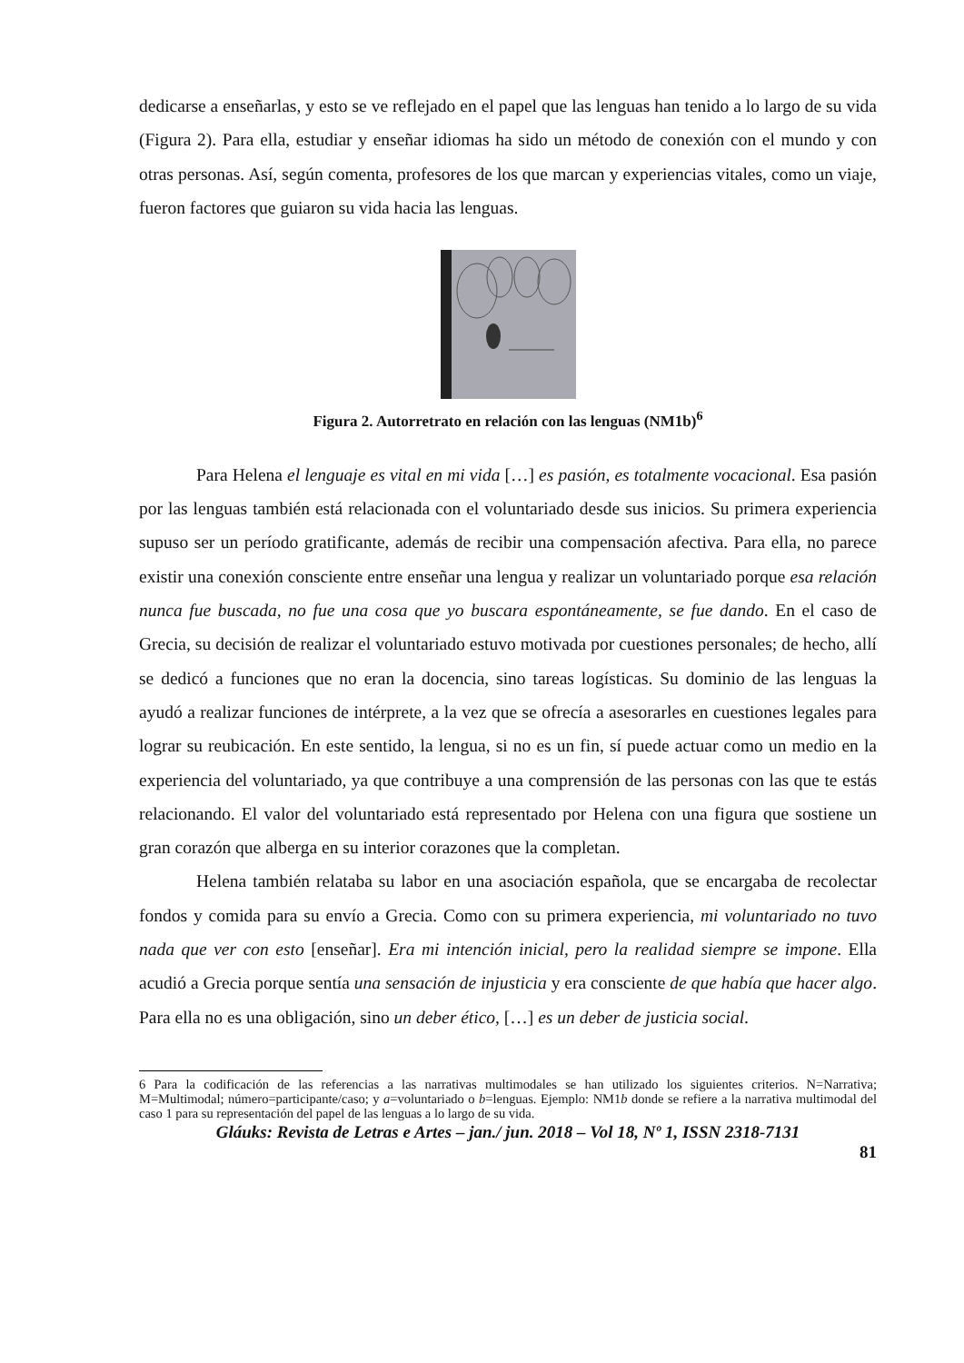dedicarse a enseñarlas, y esto se ve reflejado en el papel que las lenguas han tenido a lo largo de su vida (Figura 2). Para ella, estudiar y enseñar idiomas ha sido un método de conexión con el mundo y con otras personas. Así, según comenta, profesores de los que marcan y experiencias vitales, como un viaje, fueron factores que guiaron su vida hacia las lenguas.
Figura 2. Autorretrato en relación con las lenguas (NM1b)<sup>6</sup>
Para Helena el lenguaje es vital en mi vida […] es pasión, es totalmente vocacional. Esa pasión por las lenguas también está relacionada con el voluntariado desde sus inicios. Su primera experiencia supuso ser un período gratificante, además de recibir una compensación afectiva. Para ella, no parece existir una conexión consciente entre enseñar una lengua y realizar un voluntariado porque esa relación nunca fue buscada, no fue una cosa que yo buscara espontáneamente, se fue dando. En el caso de Grecia, su decisión de realizar el voluntariado estuvo motivada por cuestiones personales; de hecho, allí se dedicó a funciones que no eran la docencia, sino tareas logísticas. Su dominio de las lenguas la ayudó a realizar funciones de intérprete, a la vez que se ofrecía a asesorarles en cuestiones legales para lograr su reubicación. En este sentido, la lengua, si no es un fin, sí puede actuar como un medio en la experiencia del voluntariado, ya que contribuye a una comprensión de las personas con las que te estás relacionando. El valor del voluntariado está representado por Helena con una figura que sostiene un gran corazón que alberga en su interior corazones que la completan.
Helena también relataba su labor en una asociación española, que se encargaba de recolectar fondos y comida para su envío a Grecia. Como con su primera experiencia, mi voluntariado no tuvo nada que ver con esto [enseñar]. Era mi intención inicial, pero la realidad siempre se impone. Ella acudió a Grecia porque sentía una sensación de injusticia y era consciente de que había que hacer algo. Para ella no es una obligación, sino un deber ético, […] es un deber de justicia social.
6 Para la codificación de las referencias a las narrativas multimodales se han utilizado los siguientes criterios. N=Narrativa; M=Multimodal; número=participante/caso; y a=voluntariado o b=lenguas. Ejemplo: NM1b donde se refiere a la narrativa multimodal del caso 1 para su representación del papel de las lenguas a lo largo de su vida.
Gláuks: Revista de Letras e Artes – jan./ jun. 2018 – Vol 18, Nº 1, ISSN 2318-7131
81